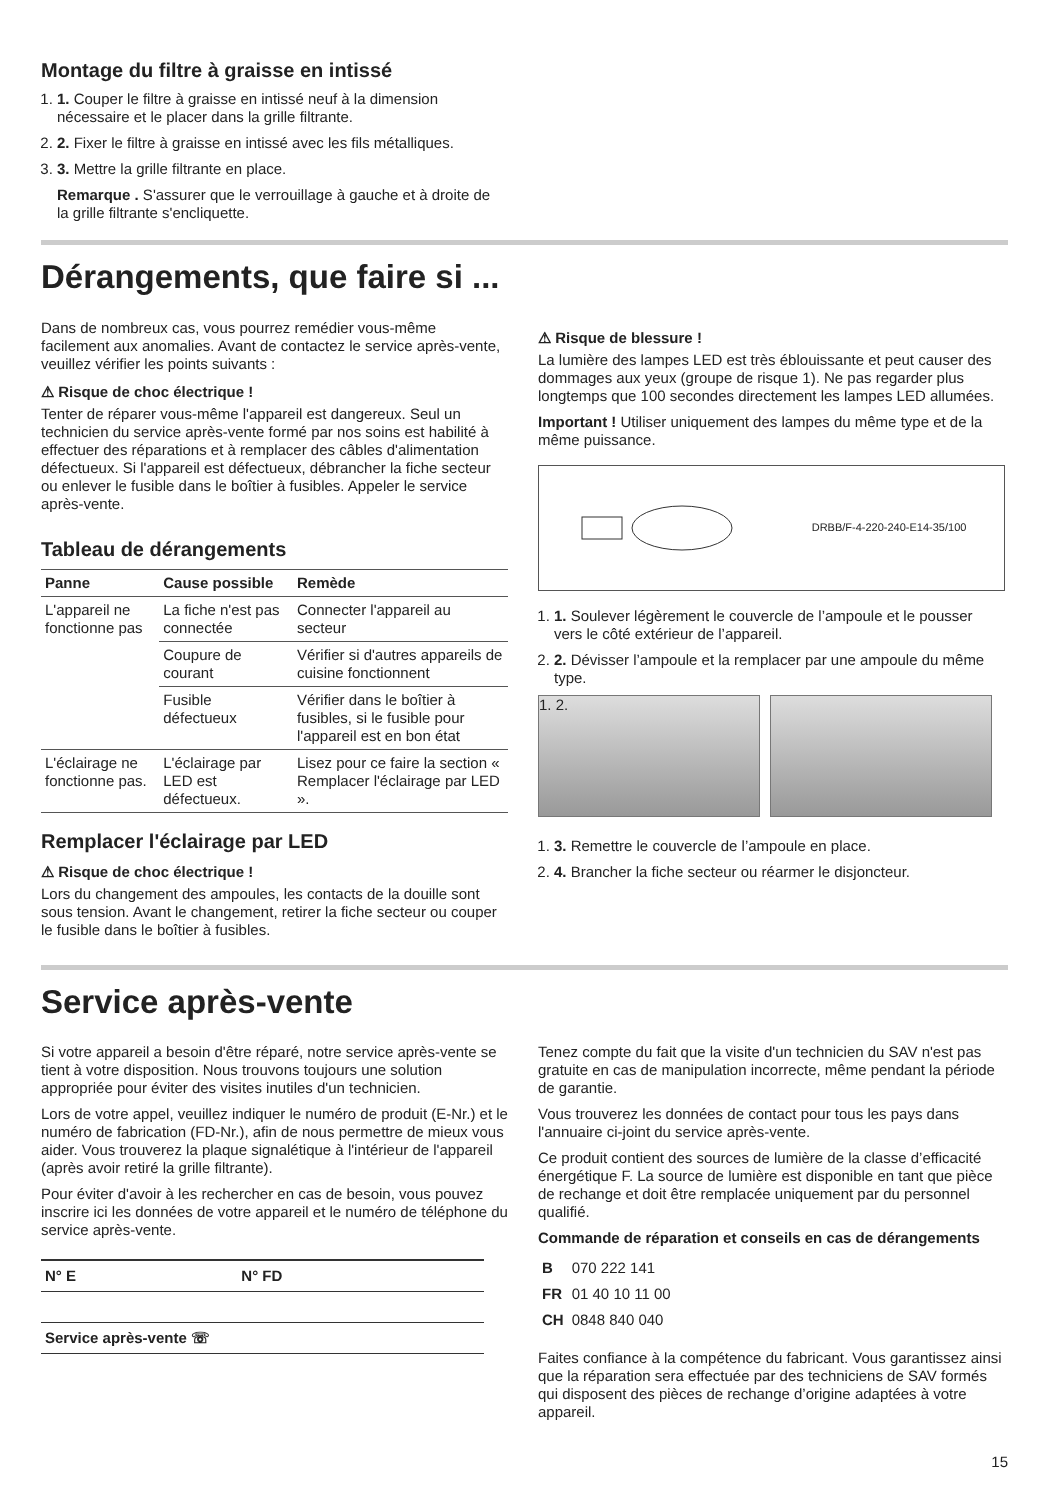Montage du filtre à graisse en intissé
1. 1. Couper le filtre à graisse en intissé neuf à la dimension nécessaire et le placer dans la grille filtrante.
2. 2. Fixer le filtre à graisse en intissé avec les fils métalliques.
3. 3. Mettre la grille filtrante en place.
Remarque . S'assurer que le verrouillage à gauche et à droite de la grille filtrante s'encliquette.
Dérangements, que faire si ...
Dans de nombreux cas, vous pourrez remédier vous-même facilement aux anomalies. Avant de contactez le service après-vente, veuillez vérifier les points suivants :
⚠ Risque de choc électrique !
Tenter de réparer vous-même l'appareil est dangereux. Seul un technicien du service après-vente formé par nos soins est habilité à effectuer des réparations et à remplacer des câbles d'alimentation défectueux. Si l'appareil est défectueux, débrancher la fiche secteur ou enlever le fusible dans le boîtier à fusibles. Appeler le service après-vente.
Tableau de dérangements
| Panne | Cause possible | Remède |
| --- | --- | --- |
| L'appareil ne fonctionne pas | La fiche n'est pas connectée | Connecter l'appareil au secteur |
| | Coupure de courant | Vérifier si d'autres appareils de cuisine fonctionnent |
| | Fusible défectueux | Vérifier dans le boîtier à fusibles, si le fusible pour l'appareil est en bon état |
| L'éclairage ne fonctionne pas. | L'éclairage par LED est défectueux. | Lisez pour ce faire la section « Remplacer l'éclairage par LED ». |
Remplacer l'éclairage par LED
⚠ Risque de choc électrique !
Lors du changement des ampoules, les contacts de la douille sont sous tension. Avant le changement, retirer la fiche secteur ou couper le fusible dans le boîtier à fusibles.
⚠ Risque de blessure !
La lumière des lampes LED est très éblouissante et peut causer des dommages aux yeux (groupe de risque 1). Ne pas regarder plus longtemps que 100 secondes directement les lampes LED allumées.
Important ! Utiliser uniquement des lampes du même type et de la même puissance.
DRBB/F-4-220-240-E14-35/100
1. 1. Soulever légèrement le couvercle de l’ampoule et le pousser vers le côté extérieur de l’appareil.
2. 2. Dévisser l’ampoule et la remplacer par une ampoule du même type.
1. 2.
1. 3. Remettre le couvercle de l’ampoule en place.
2. 4. Brancher la fiche secteur ou réarmer le disjoncteur.
Service après-vente
Si votre appareil a besoin d'être réparé, notre service après-vente se tient à votre disposition. Nous trouvons toujours une solution appropriée pour éviter des visites inutiles d'un technicien.
Lors de votre appel, veuillez indiquer le numéro de produit (E-Nr.) et le numéro de fabrication (FD-Nr.), afin de nous permettre de mieux vous aider. Vous trouverez la plaque signalétique à l'intérieur de l'appareil (après avoir retiré la grille filtrante).
Pour éviter d'avoir à les rechercher en cas de besoin, vous pouvez inscrire ici les données de votre appareil et le numéro de téléphone du service après-vente.
| N° E | N° FD |
| Service après-vente ☏ | |
Tenez compte du fait que la visite d'un technicien du SAV n'est pas gratuite en cas de manipulation incorrecte, même pendant la période de garantie.
Vous trouverez les données de contact pour tous les pays dans l'annuaire ci-joint du service après-vente.
Ce produit contient des sources de lumière de la classe d’efficacité énergétique F. La source de lumière est disponible en tant que pièce de rechange et doit être remplacée uniquement par du personnel qualifié.
Commande de réparation et conseils en cas de dérangements
| B | 070 222 141 |
| FR | 01 40 10 11 00 |
| CH | 0848 840 040 |
Faites confiance à la compétence du fabricant. Vous garantissez ainsi que la réparation sera effectuée par des techniciens de SAV formés qui disposent des pièces de rechange d’origine adaptées à votre appareil.
15